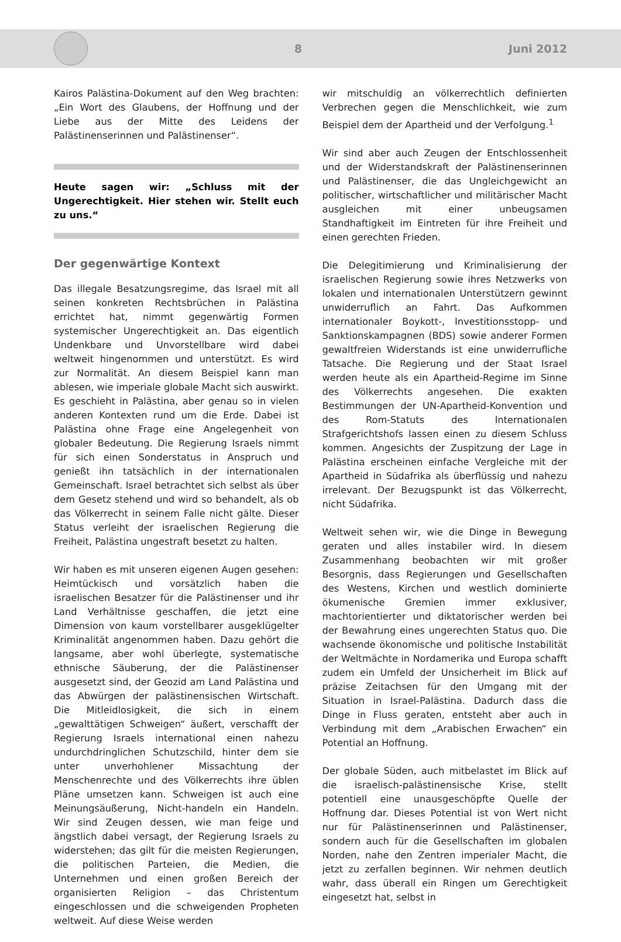8 Juni 2012
Kairos Palästina-Dokument auf den Weg brachten: „Ein Wort des Glaubens, der Hoffnung und der Liebe aus der Mitte des Leidens der Palästinenserinnen und Palästinenser“.
Heute sagen wir: „Schluss mit der Ungerechtigkeit. Hier stehen wir. Stellt euch zu uns.“
Der gegenwärtige Kontext
Das illegale Besatzungsregime, das Israel mit all seinen konkreten Rechtsbrüchen in Palästina errichtet hat, nimmt gegenwärtig Formen systemischer Ungerechtigkeit an. Das eigentlich Undenkbare und Unvorstellbare wird dabei weltweit hingenommen und unterstützt. Es wird zur Normalität. An diesem Beispiel kann man ablesen, wie imperiale globale Macht sich auswirkt. Es geschieht in Palästina, aber genau so in vielen anderen Kontexten rund um die Erde. Dabei ist Palästina ohne Frage eine Angelegenheit von globaler Bedeutung. Die Regierung Israels nimmt für sich einen Sonderstatus in Anspruch und genießt ihn tatsächlich in der internationalen Gemeinschaft. Israel betrachtet sich selbst als über dem Gesetz stehend und wird so behandelt, als ob das Völkerrecht in seinem Falle nicht gälte. Dieser Status verleiht der israelischen Regierung die Freiheit, Palästina ungestraft besetzt zu halten.
Wir haben es mit unseren eigenen Augen gesehen: Heimtückisch und vorsätzlich haben die israelischen Besatzer für die Palästinenser und ihr Land Verhältnisse geschaffen, die jetzt eine Dimension von kaum vorstellbarer ausgeklügelter Kriminalität angenommen haben. Dazu gehört die langsame, aber wohl überlegte, systematische ethnische Säuberung, der die Palästinenser ausgesetzt sind, der Geozid am Land Palästina und das Abwürgen der palästinensischen Wirtschaft. Die Mitleidlosigkeit, die sich in einem „gewalttätigen Schweigen“ äußert, verschafft der Regierung Israels international einen nahezu undurchdringlichen Schutzschild, hinter dem sie unter unverhohlener Missachtung der Menschenrechte und des Völkerrechts ihre üblen Pläne umsetzen kann. Schweigen ist auch eine Meinungsäußerung, Nicht-handeln ein Handeln. Wir sind Zeugen dessen, wie man feige und ängstlich dabei versagt, der Regierung Israels zu widerstehen; das gilt für die meisten Regierungen, die politischen Parteien, die Medien, die Unternehmen und einen großen Bereich der organisierten Religion – das Christentum eingeschlossen und die schweigenden Propheten weltweit. Auf diese Weise werden
wir mitschuldig an völkerrechtlich definierten Verbrechen gegen die Menschlichkeit, wie zum Beispiel dem der Apartheid und der Verfolgung.<sup>1</sup>
Wir sind aber auch Zeugen der Entschlossenheit und der Widerstandskraft der Palästinenserinnen und Palästinenser, die das Ungleichgewicht an politischer, wirtschaftlicher und militärischer Macht ausgleichen mit einer unbeugsamen Standhaftigkeit im Eintreten für ihre Freiheit und einen gerechten Frieden.
Die Delegitimierung und Kriminalisierung der israelischen Regierung sowie ihres Netzwerks von lokalen und internationalen Unterstützern gewinnt unwiderruflich an Fahrt. Das Aufkommen internationaler Boykott-, Investitionsstopp- und Sanktionskampagnen (BDS) sowie anderer Formen gewaltfreien Widerstands ist eine unwiderrufliche Tatsache. Die Regierung und der Staat Israel werden heute als ein Apartheid-Regime im Sinne des Völkerrechts angesehen. Die exakten Bestimmungen der UN-Apartheid-Konvention und des Rom-Statuts des Internationalen Strafgerichtshofs lassen einen zu diesem Schluss kommen. Angesichts der Zuspitzung der Lage in Palästina erscheinen einfache Vergleiche mit der Apartheid in Südafrika als überflüssig und nahezu irrelevant. Der Bezugspunkt ist das Völkerrecht, nicht Südafrika.
Weltweit sehen wir, wie die Dinge in Bewegung geraten und alles instabiler wird. In diesem Zusammenhang beobachten wir mit großer Besorgnis, dass Regierungen und Gesellschaften des Westens, Kirchen und westlich dominierte ökumenische Gremien immer exklusiver, machtorientierter und diktatorischer werden bei der Bewahrung eines ungerechten Status quo. Die wachsende ökonomische und politische Instabilität der Weltmächte in Nordamerika und Europa schafft zudem ein Umfeld der Unsicherheit im Blick auf präzise Zeitachsen für den Umgang mit der Situation in Israel-Palästina. Dadurch dass die Dinge in Fluss geraten, entsteht aber auch in Verbindung mit dem „Arabischen Erwachen“ ein Potential an Hoffnung.
Der globale Süden, auch mitbelastet im Blick auf die israelisch-palästinensische Krise, stellt potentiell eine unausgeschöpfte Quelle der Hoffnung dar. Dieses Potential ist von Wert nicht nur für Palästinenserinnen und Palästinenser, sondern auch für die Gesellschaften im globalen Norden, nahe den Zentren imperialer Macht, die jetzt zu zerfallen beginnen. Wir nehmen deutlich wahr, dass überall ein Ringen um Gerechtigkeit eingesetzt hat, selbst in